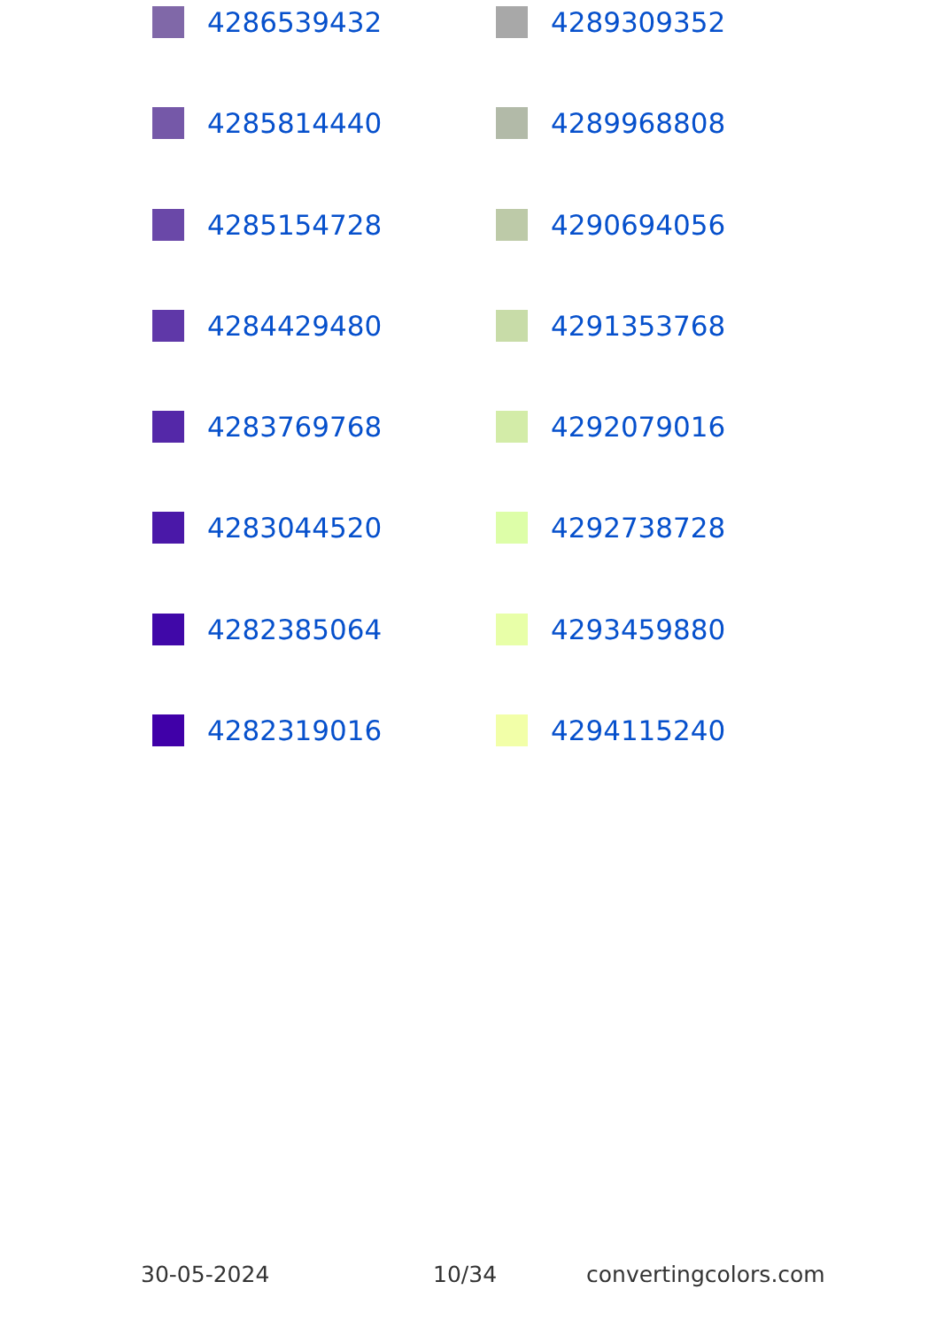4286539432 4289309352
4285814440 4289968808
4285154728 4290694056
4284429480 4291353768
4283769768 4292079016
4283044520 4292738728
4282385064 4293459880
4282319016 4294115240
30-05-2024 10/34 convertingcolors.com